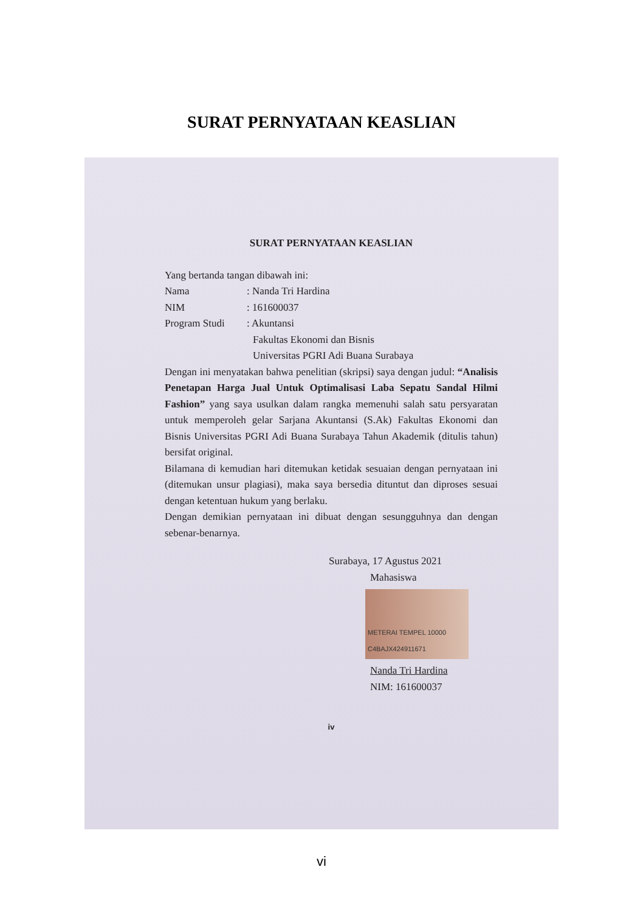SURAT PERNYATAAN KEASLIAN
SURAT PERNYATAAN KEASLIAN
Yang bertanda tangan dibawah ini:
Nama: Nanda Tri Hardina
NIM: 161600037
Program Studi: Akuntansi
Fakultas Ekonomi dan Bisnis
Universitas PGRI Adi Buana Surabaya
Dengan ini menyatakan bahwa penelitian (skripsi) saya dengan judul: “Analisis Penetapan Harga Jual Untuk Optimalisasi Laba Sepatu Sandal Hilmi Fashion” yang saya usulkan dalam rangka memenuhi salah satu persyaratan untuk memperoleh gelar Sarjana Akuntansi (S.Ak) Fakultas Ekonomi dan Bisnis Universitas PGRI Adi Buana Surabaya Tahun Akademik (ditulis tahun) bersifat original.
Bilamana di kemudian hari ditemukan ketidak sesuaian dengan pernyataan ini (ditemukan unsur plagiasi), maka saya bersedia dituntut dan diproses sesuai dengan ketentuan hukum yang berlaku.
Dengan demikian pernyataan ini dibuat dengan sesungguhnya dan dengan sebenar-benarnya.
Surabaya, 17 Agustus 2021
Mahasiswa
METERAI TEMPEL 10000 C4BAJX424911671
Nanda Tri Hardina
NIM: 161600037
iv
vi